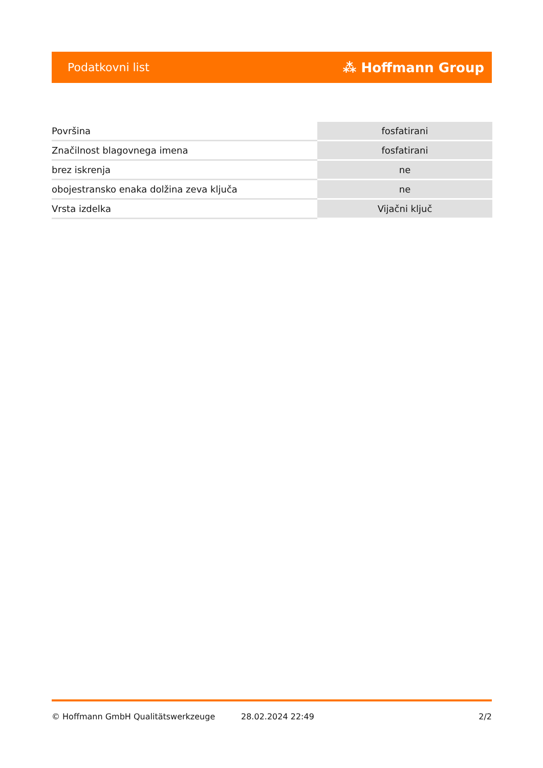Podatkovni list ⁂ Hoffmann Group
| Površina | fosfatirani |
| Značilnost blagovnega imena | fosfatirani |
| brez iskrenja | ne |
| obojestransko enaka dolžina zeva ključa | ne |
| Vrsta izdelka | Vijačni ključ |
© Hoffmann GmbH Qualitätswerkzeuge 28.02.2024 22:49 2/2